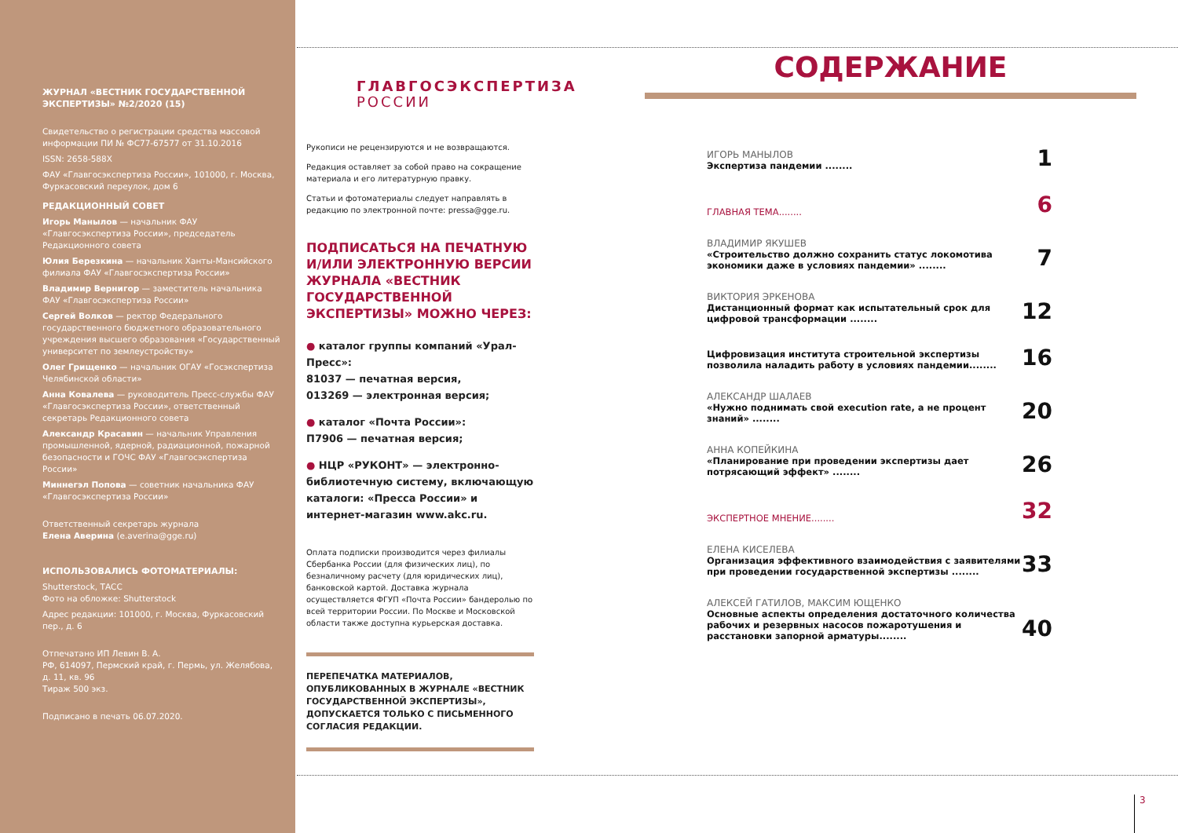ЖУРНАЛ «ВЕСТНИК ГОСУДАРСТВЕННОЙ ЭКСПЕРТИЗЫ» №2/2020 (15)
Свидетельство о регистрации средства массовой информации ПИ № ФС77-67577 от 31.10.2016
ISSN: 2658-588X
ФАУ «Главгосэкспертиза России», 101000, г. Москва, Фуркасовский переулок, дом 6
РЕДАКЦИОННЫЙ СОВЕТ
Игорь Манылов — начальник ФАУ «Главгосэкспертиза России», председатель Редакционного совета
Юлия Березкина — начальник Ханты-Мансийского филиала ФАУ «Главгосэкспертиза России»
Владимир Вернигор — заместитель начальника ФАУ «Главгосэкспертиза России»
Сергей Волков — ректор Федерального государственного бюджетного образовательного учреждения высшего образования «Государственный университет по землеустройству»
Олег Грищенко — начальник ОГАУ «Госэкспертиза Челябинской области»
Анна Ковалева — руководитель Пресс-службы ФАУ «Главгосэкспертиза России», ответственный секретарь Редакционного совета
Александр Красавин — начальник Управления промышленной, ядерной, радиационной, пожарной безопасности и ГОЧС ФАУ «Главгосэкспертиза России»
Миннегэл Попова — советник начальника ФАУ «Главгосэкспертиза России»
Ответственный секретарь журнала
Елена Аверина (e.averina@gge.ru)
ИСПОЛЬЗОВАЛИСЬ ФОТОМАТЕРИАЛЫ:
Shutterstock, ТАСС
Фото на обложке: Shutterstock
Адрес редакции: 101000, г. Москва, Фуркасовский пер., д. 6
Отпечатано ИП Левин В. А.
РФ, 614097, Пермский край, г. Пермь, ул. Желябова, д. 11, кв. 96
Тираж 500 экз.
Подписано в печать 06.07.2020.
ГЛАВГОСЭКСПЕРТИЗА
РОССИИ
Рукописи не рецензируются и не возвращаются.
Редакция оставляет за собой право на сокращение материала и его литературную правку.
Статьи и фотоматериалы следует направлять в редакцию по электронной почте: pressa@gge.ru.
ПОДПИСАТЬСЯ НА ПЕЧАТНУЮ И/ИЛИ ЭЛЕКТРОННУЮ ВЕРСИИ ЖУРНАЛА «ВЕСТНИК ГОСУДАРСТВЕННОЙ ЭКСПЕРТИЗЫ» МОЖНО ЧЕРЕЗ:
● каталог группы компаний «Урал-Пресс»:
81037 — печатная версия,
013269 — электронная версия;
● каталог «Почта России»:
П7906 — печатная версия;
● НЦР «РУКОНТ» — электронно-библиотечную систему, включающую каталоги: «Пресса России» и интернет-магазин www.akc.ru.
Оплата подписки производится через филиалы Сбербанка России (для физических лиц), по безналичному расчету (для юридических лиц), банковской картой. Доставка журнала осуществляется ФГУП «Почта России» бандеролью по всей территории России. По Москве и Московской области также доступна курьерская доставка.
ПЕРЕПЕЧАТКА МАТЕРИАЛОВ, ОПУБЛИКОВАННЫХ В ЖУРНАЛЕ «ВЕСТНИК ГОСУДАРСТВЕННОЙ ЭКСПЕРТИЗЫ», ДОПУСКАЕТСЯ ТОЛЬКО С ПИСЬМЕННОГО СОГЛАСИЯ РЕДАКЦИИ.
СОДЕРЖАНИЕ
ИГОРЬ МАНЫЛОВ
Экспертиза пандемии ........
1
ГЛАВНАЯ ТЕМА........
6
ВЛАДИМИР ЯКУШЕВ
«Строительство должно сохранить статус локомотива экономики даже в условиях пандемии» ........
7
ВИКТОРИЯ ЭРКЕНОВА
Дистанционный формат как испытательный срок для цифровой трансформации ........
12
Цифровизация института строительной экспертизы позволила наладить работу в условиях пандемии........
16
АЛЕКСАНДР ШАЛАЕВ
«Нужно поднимать свой execution rate, а не процент знаний» ........
20
АННА КОПЕЙКИНА
«Планирование при проведении экспертизы дает потрясающий эффект» ........
26
ЭКСПЕРТНОЕ МНЕНИЕ........
32
ЕЛЕНА КИСЕЛЕВА
Организация эффективного взаимодействия с заявителями при проведении государственной экспертизы ........
33
АЛЕКСЕЙ ГАТИЛОВ, МАКСИМ ЮЩЕНКО
Основные аспекты определения достаточного количества рабочих и резервных насосов пожаротушения и расстановки запорной арматуры........
40
3